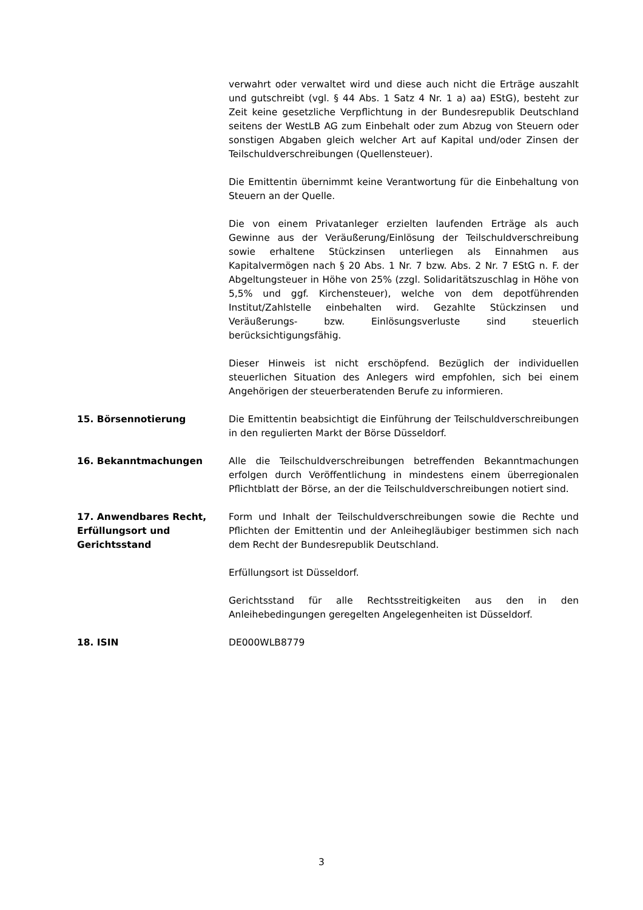verwahrt oder verwaltet wird und diese auch nicht die Erträge auszahlt und gutschreibt (vgl. § 44 Abs. 1 Satz 4 Nr. 1 a) aa) EStG), besteht zur Zeit keine gesetzliche Verpflichtung in der Bundesrepublik Deutschland seitens der WestLB AG zum Einbehalt oder zum Abzug von Steuern oder sonstigen Abgaben gleich welcher Art auf Kapital und/oder Zinsen der Teilschuldverschreibungen (Quellensteuer).
Die Emittentin übernimmt keine Verantwortung für die Einbehaltung von Steuern an der Quelle.
Die von einem Privatanleger erzielten laufenden Erträge als auch Gewinne aus der Veräußerung/Einlösung der Teilschuldverschreibung sowie erhaltene Stückzinsen unterliegen als Einnahmen aus Kapitalvermögen nach § 20 Abs. 1 Nr. 7 bzw. Abs. 2 Nr. 7 EStG n. F. der Abgeltungsteuer in Höhe von 25% (zzgl. Solidaritätszuschlag in Höhe von 5,5% und ggf. Kirchensteuer), welche von dem depotführenden Institut/Zahlstelle einbehalten wird. Gezahlte Stückzinsen und Veräußerungs- bzw. Einlösungsverluste sind steuerlich berücksichtigungsfähig.
Dieser Hinweis ist nicht erschöpfend. Bezüglich der individuellen steuerlichen Situation des Anlegers wird empfohlen, sich bei einem Angehörigen der steuerberatenden Berufe zu informieren.
15. Börsennotierung Die Emittentin beabsichtigt die Einführung der Teilschuldverschreibungen in den regulierten Markt der Börse Düsseldorf.
16. Bekanntmachungen Alle die Teilschuldverschreibungen betreffenden Bekanntmachungen erfolgen durch Veröffentlichung in mindestens einem überregionalen Pflichtblatt der Börse, an der die Teilschuldverschreibungen notiert sind.
17. Anwendbares Recht, Erfüllungsort und Gerichtsstand
Form und Inhalt der Teilschuldverschreibungen sowie die Rechte und Pflichten der Emittentin und der Anleihegläubiger bestimmen sich nach dem Recht der Bundesrepublik Deutschland.
Erfüllungsort ist Düsseldorf.
Gerichtsstand für alle Rechtsstreitigkeiten aus den in den Anleihebedingungen geregelten Angelegenheiten ist Düsseldorf.
18. ISIN DE000WLB8779
3